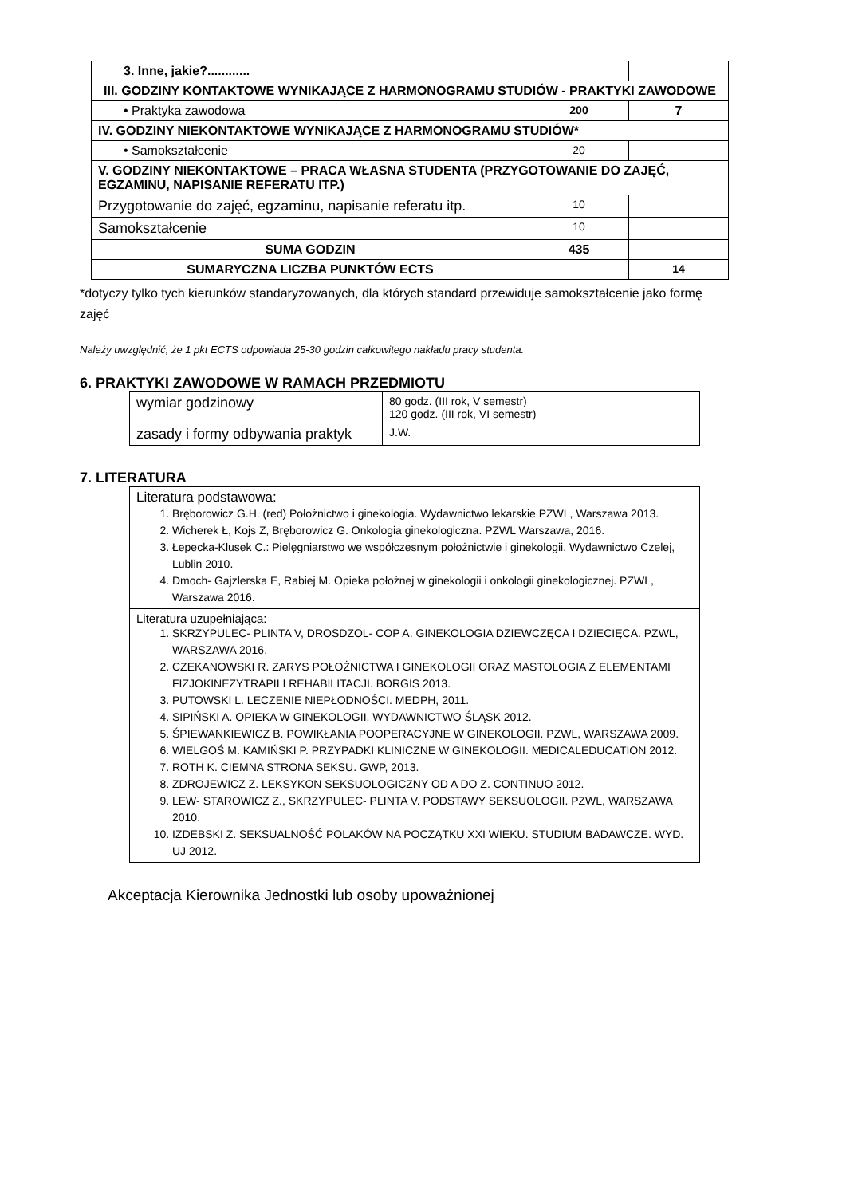| 3. Inne, jakie?............ | | |
| III. GODZINY KONTAKTOWE WYNIKAJĄCE Z HARMONOGRAMU STUDIÓW - PRAKTYKI ZAWODOWE | | |
| • Praktyka zawodowa | 200 | 7 |
| IV. GODZINY NIEKONTAKTOWE WYNIKAJĄCE Z HARMONOGRAMU STUDIÓW* | | |
| • Samokształcenie | 20 | |
| V. GODZINY NIEKONTAKTOWE – PRACA WŁASNA STUDENTA (PRZYGOTOWANIE DO ZAJĘĆ, EGZAMINU, NAPISANIE REFERATU ITP.) | | |
| Przygotowanie do zajęć, egzaminu, napisanie referatu itp. | 10 | |
| Samokształcenie | 10 | |
| SUMA GODZIN | 435 | |
| SUMARYCZNA LICZBA PUNKTÓW ECTS | | 14 |
*dotyczy tylko tych kierunków standaryzowanych, dla których standard przewiduje samokształcenie jako formę zajęć
Należy uwzględnić, że 1 pkt ECTS odpowiada 25-30 godzin całkowitego nakładu pracy studenta.
6. PRAKTYKI ZAWODOWE W RAMACH PRZEDMIOTU
| wymiar godzinowy | 80 godz. (III rok, V semestr) 120 godz. (III rok, VI semestr) |
| zasady i formy odbywania praktyk | J.W. |
7. LITERATURA
| Literatura podstawowa: 1. Bręborowicz G.H. (red) Położnictwo i ginekologia. Wydawnictwo lekarskie PZWL, Warszawa 2013. 2. Wicherek Ł, Kojs Z, Bręborowicz G. Onkologia ginekologiczna. PZWL Warszawa, 2016. 3. Łepecka-Klusek C.: Pielęgniarstwo we współczesnym położnictwie i ginekologii. Wydawnictwo Czelej, Lublin 2010. 4. Dmoch- Gajzlerska E, Rabiej M. Opieka położnej w ginekologii i onkologii ginekologicznej. PZWL, Warszawa 2016. |
| Literatura uzupełniająca: 1. SKRZYPULEC- PLINTA V, DROSDZOL- COP A. GINEKOLOGIA DZIEWCZĘCA I DZIECIĘCA. PZWL, WARSZAWA 2016. 2. CZEKANOWSKI R. ZARYS POŁOŻNICTWA I GINEKOLOGII ORAZ MASTOLOGIA Z ELEMENTAMI FIZJOKINEZYTRAPII I REHABILITACJI. BORGIS 2013. 3. PUTOWSKI L. LECZENIE NIEPŁODNOŚCI. MEDPH, 2011. 4. SIPIŃSKI A. OPIEKA W GINEKOLOGII. WYDAWNICTWO ŚLĄSK 2012. 5. ŚPIEWANKIEWICZ B. POWIKŁANIA POOPERACYJNE W GINEKOLOGII. PZWL, WARSZAWA 2009. 6. WIELGOŚ M. KAMIŃSKI P. PRZYPADKI KLINICZNE W GINEKOLOGII. MEDICALEDUCATION 2012. 7. ROTH K. CIEMNA STRONA SEKSU. GWP, 2013. 8. ZDROJEWICZ Z. LEKSYKON SEKSUOLOGICZNY OD A DO Z. CONTINUO 2012. 9. LEW- STAROWICZ Z., SKRZYPULEC- PLINTA V. PODSTAWY SEKSUOLOGII. PZWL, WARSZAWA 2010. 10. IZDEBSKI Z. SEKSUALNOŚĆ POLAKÓW NA POCZĄTKU XXI WIEKU. STUDIUM BADAWCZE. WYD. UJ 2012. |
Akceptacja Kierownika Jednostki lub osoby upoważnionej